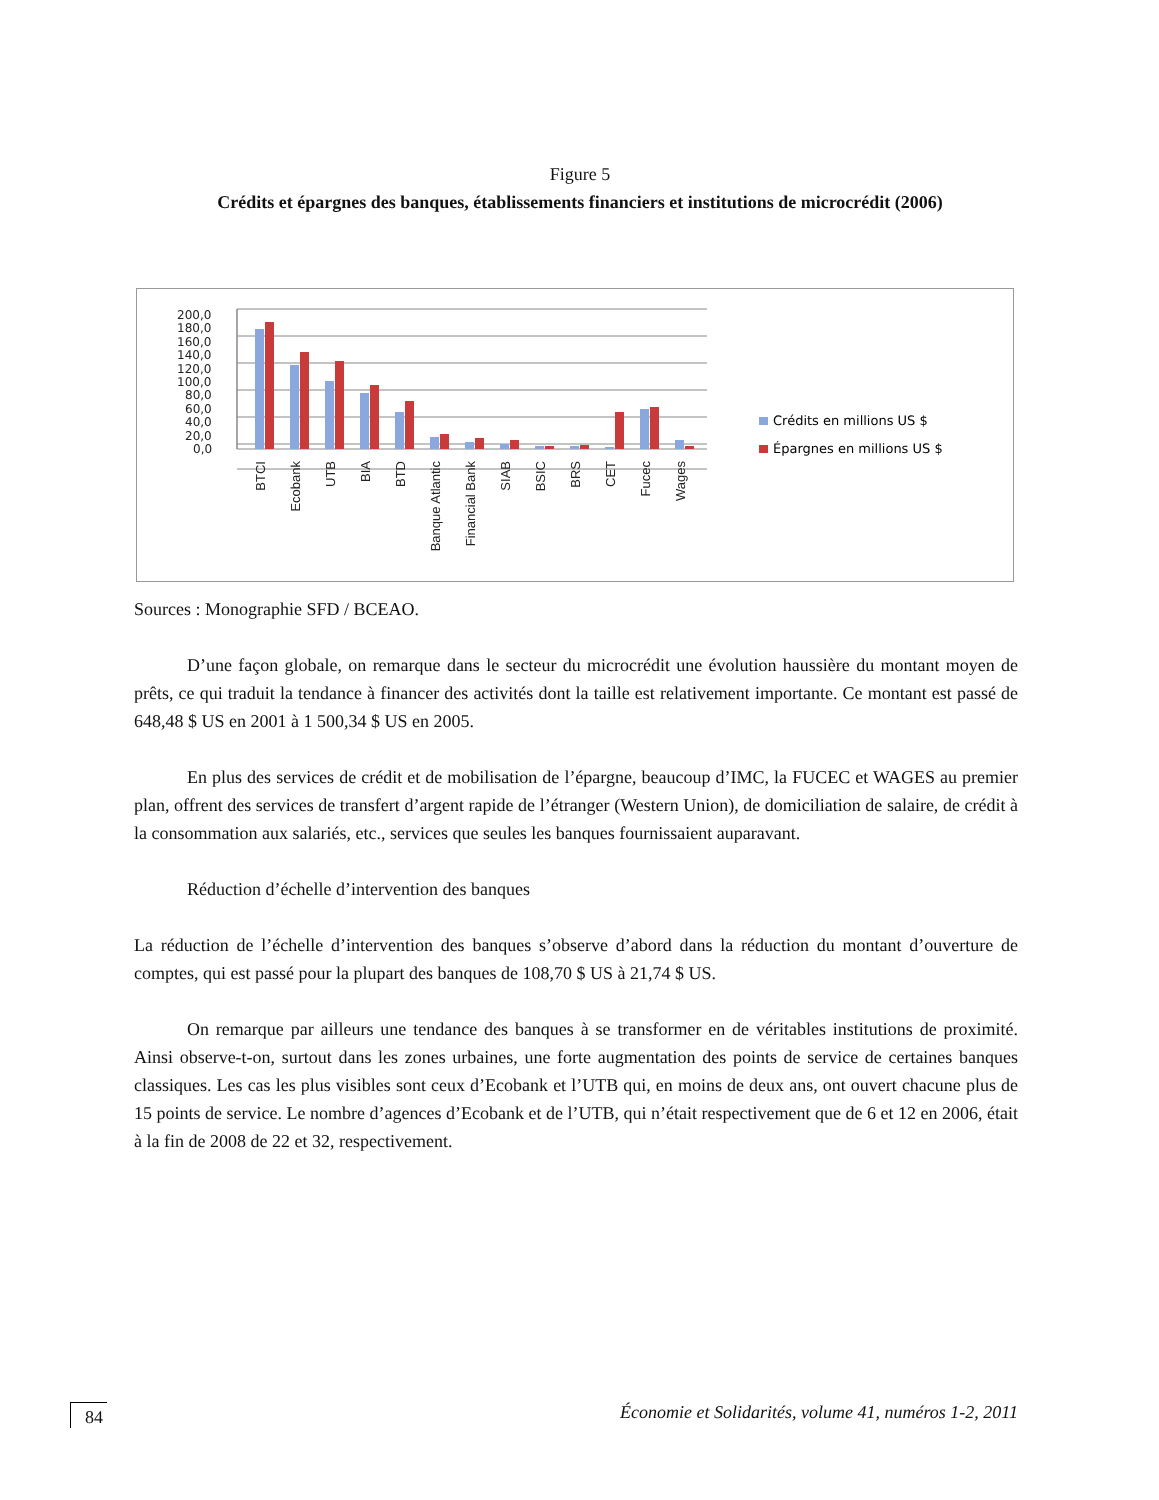Figure 5
Crédits et épargnes des banques, établissements financiers et institutions de microcrédit (2006)
200,0
180,0
160,0
140,0
120,0
100,0
80,0
60,0
40,0
20,0
0,0
BTCI
Ecobank
UTB
BIA
BTD
Banque Atlantic
Financial Bank
SIAB
BSIC
BRS
CET
Fucec
Wages
Crédits en millions US $
Épargnes en millions US $
Sources : Monographie SFD / BCEAO.
D’une façon globale, on remarque dans le secteur du microcrédit une évolution haussière du montant moyen de prêts, ce qui traduit la tendance à financer des activités dont la taille est relativement importante. Ce montant est passé de 648,48 $ US en 2001 à 1 500,34 $ US en 2005.
En plus des services de crédit et de mobilisation de l’épargne, beaucoup d’IMC, la FUCEC et WAGES au premier plan, offrent des services de transfert d’argent rapide de l’étranger (Western Union), de domiciliation de salaire, de crédit à la consommation aux salariés, etc., services que seules les banques fournissaient auparavant.
Réduction d’échelle d’intervention des banques
La réduction de l’échelle d’intervention des banques s’observe d’abord dans la réduction du montant d’ouverture de comptes, qui est passé pour la plupart des banques de 108,70 $ US à 21,74 $ US.
On remarque par ailleurs une tendance des banques à se transformer en de véritables institutions de proximité. Ainsi observe-t-on, surtout dans les zones urbaines, une forte augmentation des points de service de certaines banques classiques. Les cas les plus visibles sont ceux d’Ecobank et l’UTB qui, en moins de deux ans, ont ouvert chacune plus de 15 points de service. Le nombre d’agences d’Ecobank et de l’UTB, qui n’était respectivement que de 6 et 12 en 2006, était à la fin de 2008 de 22 et 32, respectivement.
84 Économie et Solidarités, volume 41, numéros 1-2, 2011